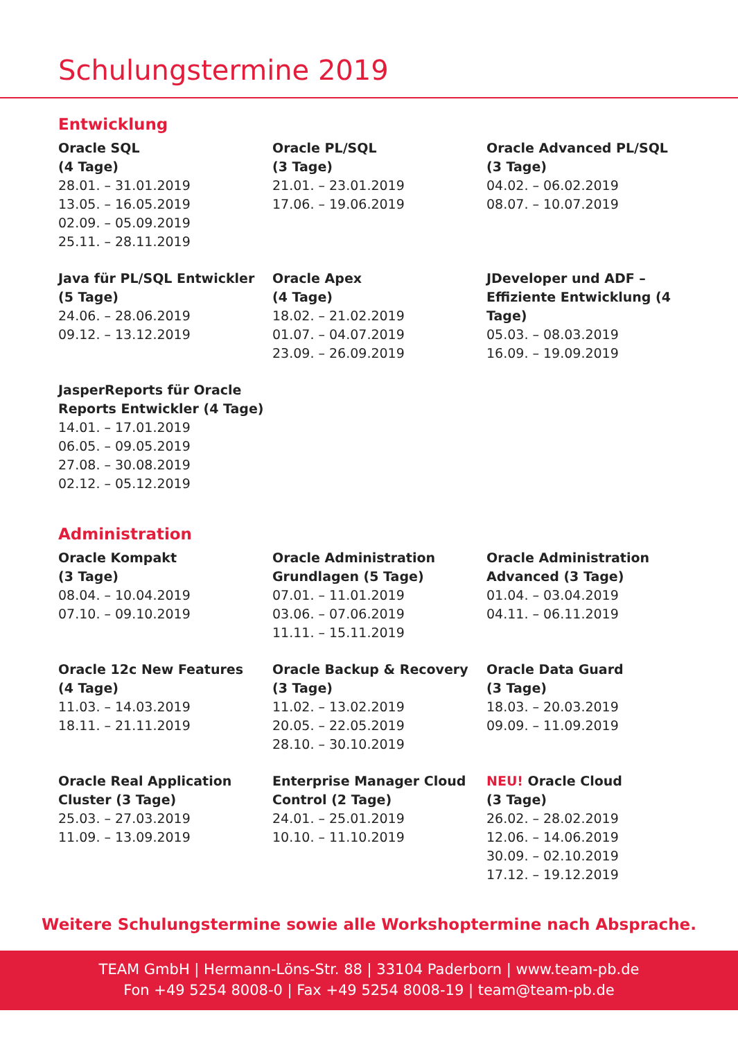Schulungstermine 2019
Entwicklung
Oracle SQL
(4 Tage)
28.01. – 31.01.2019
13.05. – 16.05.2019
02.09. – 05.09.2019
25.11. – 28.11.2019
Oracle PL/SQL
(3 Tage)
21.01. – 23.01.2019
17.06. – 19.06.2019
Oracle Advanced PL/SQL
(3 Tage)
04.02. – 06.02.2019
08.07. – 10.07.2019
Java für PL/SQL Entwickler
(5 Tage)
24.06. – 28.06.2019
09.12. – 13.12.2019
Oracle Apex
(4 Tage)
18.02. – 21.02.2019
01.07. – 04.07.2019
23.09. – 26.09.2019
JDeveloper und ADF –
Effiziente Entwicklung (4 Tage)
05.03. – 08.03.2019
16.09. – 19.09.2019
JasperReports für Oracle
Reports Entwickler (4 Tage)
14.01. – 17.01.2019
06.05. – 09.05.2019
27.08. – 30.08.2019
02.12. – 05.12.2019
Administration
Oracle Kompakt
(3 Tage)
08.04. – 10.04.2019
07.10. – 09.10.2019
Oracle Administration
Grundlagen (5 Tage)
07.01. – 11.01.2019
03.06. – 07.06.2019
11.11. – 15.11.2019
Oracle Administration
Advanced (3 Tage)
01.04. – 03.04.2019
04.11. – 06.11.2019
Oracle 12c New Features
(4 Tage)
11.03. – 14.03.2019
18.11. – 21.11.2019
Oracle Backup & Recovery
(3 Tage)
11.02. – 13.02.2019
20.05. – 22.05.2019
28.10. – 30.10.2019
Oracle Data Guard
(3 Tage)
18.03. – 20.03.2019
09.09. – 11.09.2019
Oracle Real Application
Cluster (3 Tage)
25.03. – 27.03.2019
11.09. – 13.09.2019
Enterprise Manager Cloud
Control (2 Tage)
24.01. – 25.01.2019
10.10. – 11.10.2019
NEU! Oracle Cloud
(3 Tage)
26.02. – 28.02.2019
12.06. – 14.06.2019
30.09. – 02.10.2019
17.12. – 19.12.2019
Weitere Schulungstermine sowie alle Workshoptermine nach Absprache.
TEAM GmbH | Hermann-Löns-Str. 88 | 33104 Paderborn | www.team-pb.de
Fon +49 5254 8008-0 | Fax +49 5254 8008-19 | team@team-pb.de